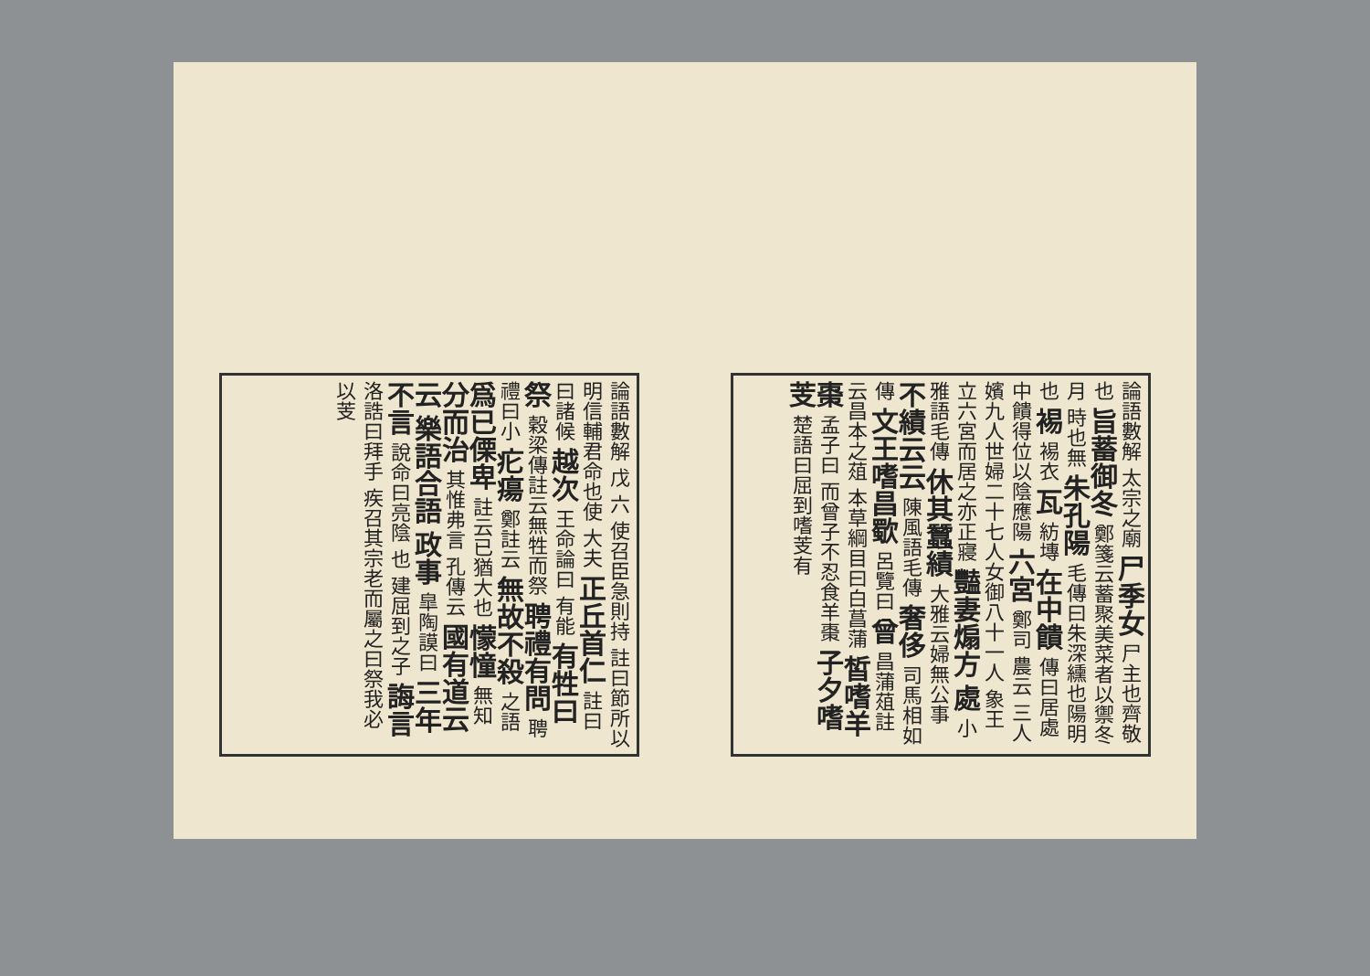論語數解 戊 六 使召臣急則持 註曰節所以明信輔君命也使 大夫 正丘首仁 註曰 曰諸候 越次 王命論曰 有能 有牲曰祭 穀梁傳註云無牲而祭 聘禮有問 聘禮曰小 疕瘍 鄭註云 無故不殺 之語 爲已傈卑 註云已猶大也 懞憧 無知 分而治 其惟弗言 孔傳云 國有道云云 樂語合語 政事 皐陶謨曰 三年不言 說命曰亮陰 也 建屈到之子 誨言 洛誥曰拜手 疾召其宗老而屬之曰祭我必以芰
論語數解 太宗之廟 尸季女 尸主也齊敬也 旨蓄御冬 鄭箋云蓄聚美菜者以禦冬月 時也無 朱孔陽 毛傳曰朱深纁也陽明也 裼 裼衣 瓦 紡塼 在中饋 傳曰居處中饋得位以陰應陽 六宮 鄭司 農云 三人嬪九人世婦二十七人女御八十一人 象王立六宮而居之亦正寢 豔妻煽方 處 小雅語毛傳 休其蠶績 大雅云婦無公事 不績云云 陳風語毛傳 奢侈 司馬相如傳 文王嗜昌歜 呂覽曰 曾 昌蒲葅註云昌本之葅 本草綱目曰白菖蒲 皙嗜羊棗 孟子曰 而曾子不忍食羊棗 子夕嗜芰 楚語曰屈到嗜芰有